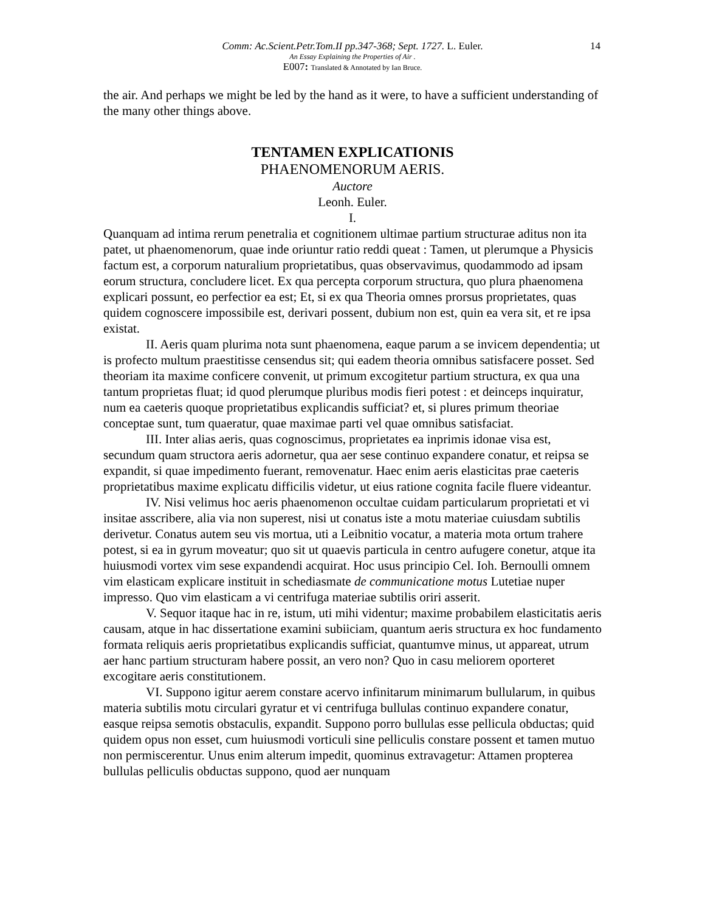14
Comm: Ac.Scient.Petr.Tom.II pp.347-368; Sept. 1727. L. Euler.
An Essay Explaining the Properties of Air .
E007: Translated & Annotated by Ian Bruce.
the air. And perhaps we might be led by the hand as it were, to have a sufficient understanding of the many other things above.
TENTAMEN EXPLICATIONIS
PHAENOMENORUM AERIS.
Auctore
Leonh. Euler.
I.
Quanquam ad intima rerum penetralia et cognitionem ultimae partium structurae aditus non ita patet, ut phaenomenorum, quae inde oriuntur ratio reddi queat : Tamen, ut plerumque a Physicis factum est, a corporum naturalium proprietatibus, quas observavimus, quodammodo ad ipsam eorum structura, concludere licet. Ex qua percepta corporum structura, quo plura phaenomena explicari possunt, eo perfectior ea est; Et, si ex qua Theoria omnes prorsus proprietates, quas quidem cognoscere impossibile est, derivari possent, dubium non est, quin ea vera sit, et re ipsa existat.
II. Aeris quam plurima nota sunt phaenomena, eaque parum a se invicem dependentia; ut is profecto multum praestitisse censendus sit; qui eadem theoria omnibus satisfacere posset. Sed theoriam ita maxime conficere convenit, ut primum excogitetur partium structura, ex qua una tantum proprietas fluat; id quod plerumque pluribus modis fieri potest : et deinceps inquiratur, num ea caeteris quoque proprietatibus explicandis sufficiat? et, si plures primum theoriae conceptae sunt, tum quaeratur, quae maximae parti vel quae omnibus satisfaciat.
III. Inter alias aeris, quas cognoscimus, proprietates ea inprimis idonae visa est, secundum quam structora aeris adornetur, qua aer sese continuo expandere conatur, et reipsa se expandit, si quae impedimento fuerant, removenatur. Haec enim aeris elasticitas prae caeteris proprietatibus maxime explicatu difficilis videtur, ut eius ratione cognita facile fluere videantur.
IV. Nisi velimus hoc aeris phaenomenon occultae cuidam particularum proprietati et vi insitae asscribere, alia via non superest, nisi ut conatus iste a motu materiae cuiusdam subtilis derivetur. Conatus autem seu vis mortua, uti a Leibnitio vocatur, a materia mota ortum trahere potest, si ea in gyrum moveatur; quo sit ut quaevis particula in centro aufugere conetur, atque ita huiusmodi vortex vim sese expandendi acquirat. Hoc usus principio Cel. Ioh. Bernoulli omnem vim elasticam explicare instituit in schediasmate de communicatione motus Lutetiae nuper impresso. Quo vim elasticam a vi centrifuga materiae subtilis oriri asserit.
V. Sequor itaque hac in re, istum, uti mihi videntur; maxime probabilem elasticitatis aeris causam, atque in hac dissertatione examini subiiciam, quantum aeris structura ex hoc fundamento formata reliquis aeris proprietatibus explicandis sufficiat, quantumve minus, ut appareat, utrum aer hanc partium structuram habere possit, an vero non? Quo in casu meliorem oporteret excogitare aeris constitutionem.
VI. Suppono igitur aerem constare acervo infinitarum minimarum bullularum, in quibus materia subtilis motu circulari gyratur et vi centrifuga bullulas continuo expandere conatur, easque reipsa semotis obstaculis, expandit. Suppono porro bullulas esse pellicula obductas; quid quidem opus non esset, cum huiusmodi vorticuli sine pelliculis constare possent et tamen mutuo non permiscerentur. Unus enim alterum impedit, quominus extravagetur: Attamen propterea bullulas pelliculis obductas suppono, quod aer nunquam